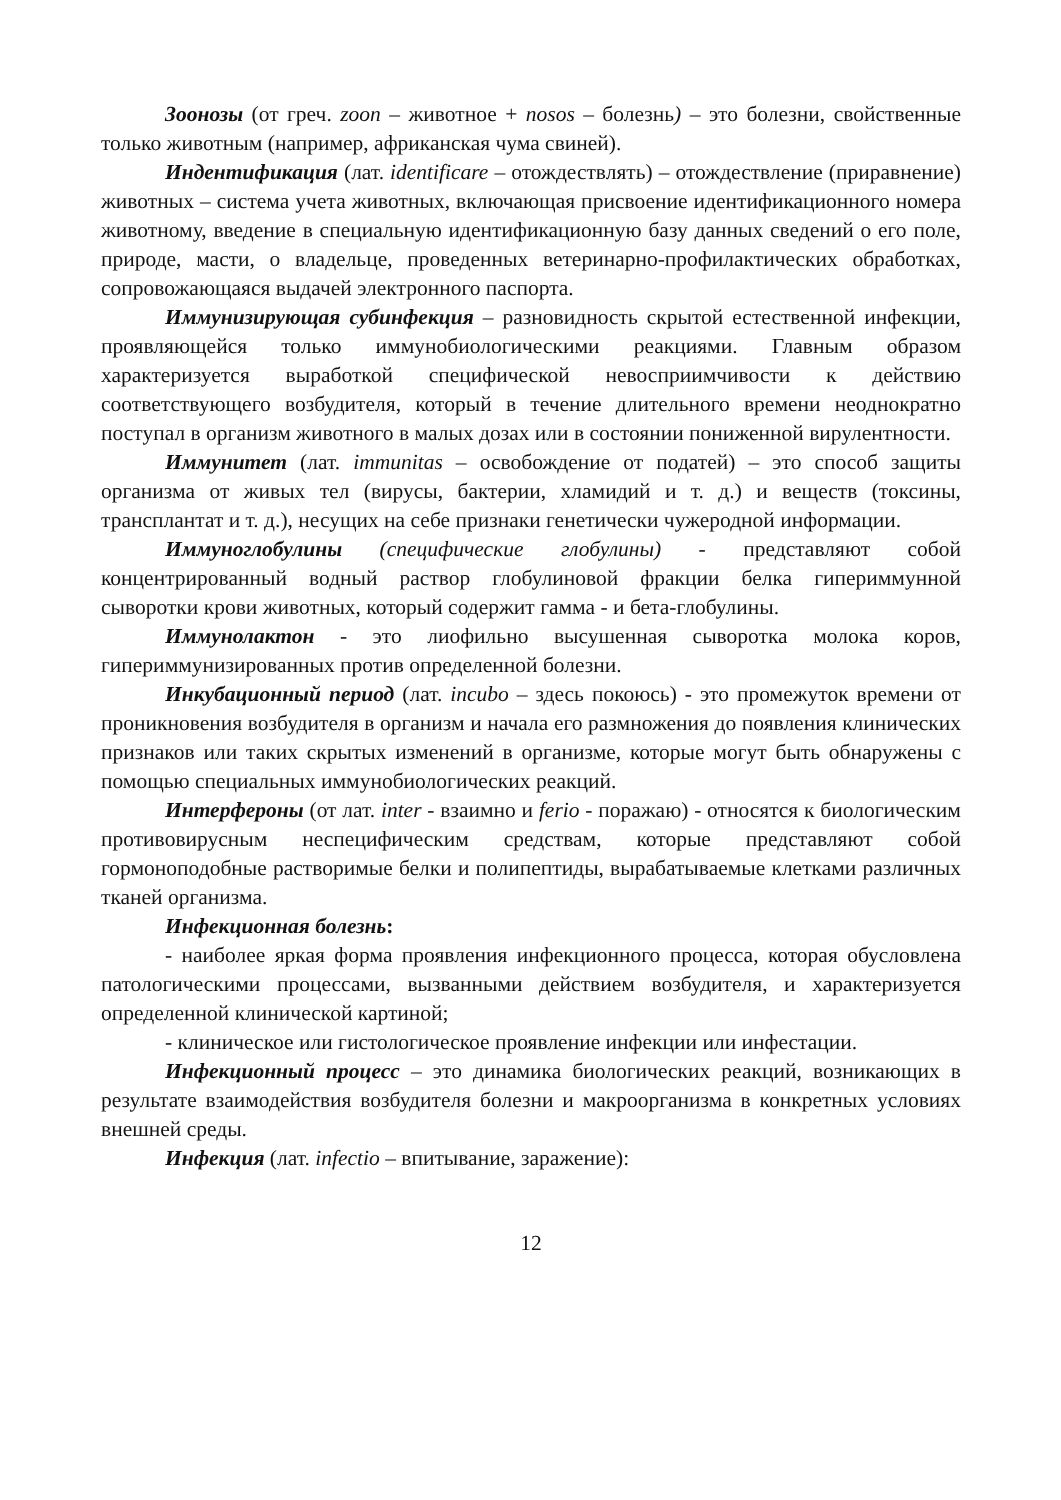Зоонозы (от греч. zoon – животное + nosos – болезнь) – это болезни, свойственные только животным (например, африканская чума свиней).
Индентификация (лат. identificare – отождествлять) – отождествление (приравнение) животных – система учета животных, включающая присвоение идентификационного номера животному, введение в специальную идентификационную базу данных сведений о его поле, природе, масти, о владельце, проведенных ветеринарно-профилактических обработках, сопровожающаяся выдачей электронного паспорта.
Иммунизирующая субинфекция – разновидность скрытой естественной инфекции, проявляющейся только иммунобиологическими реакциями. Главным образом характеризуется выработкой специфической невосприимчивости к действию соответствующего возбудителя, который в течение длительного времени неоднократно поступал в организм животного в малых дозах или в состоянии пониженной вирулентности.
Иммунитет (лат. immunitas – освобождение от податей) – это способ защиты организма от живых тел (вирусы, бактерии, хламидий и т. д.) и веществ (токсины, трансплантат и т. д.), несущих на себе признаки генетически чужеродной информации.
Иммуноглобулины (специфические глобулины) - представляют собой концентрированный водный раствор глобулиновой фракции белка гипериммунной сыворотки крови животных, который содержит гамма - и бета-глобулины.
Иммунолактон - это лиофильно высушенная сыворотка молока коров, гипериммунизированных против определенной болезни.
Инкубационный период (лат. incubo – здесь покоюсь) - это промежуток времени от проникновения возбудителя в организм и начала его размножения до появления клинических признаков или таких скрытых изменений в организме, которые могут быть обнаружены с помощью специальных иммунобиологических реакций.
Интерфероны (от лат. inter - взаимно и ferio - поражаю) - относятся к биологическим противовирусным неспецифическим средствам, которые представляют собой гормоноподобные растворимые белки и полипептиды, вырабатываемые клетками различных тканей организма.
Инфекционная болезнь:
- наиболее яркая форма проявления инфекционного процесса, которая обусловлена патологическими процессами, вызванными действием возбудителя, и характеризуется определенной клинической картиной;
- клиническое или гистологическое проявление инфекции или инфестации.
Инфекционный процесс – это динамика биологических реакций, возникающих в результате взаимодействия возбудителя болезни и макроорганизма в конкретных условиях внешней среды.
Инфекция (лат. infectio – впитывание, заражение):
12